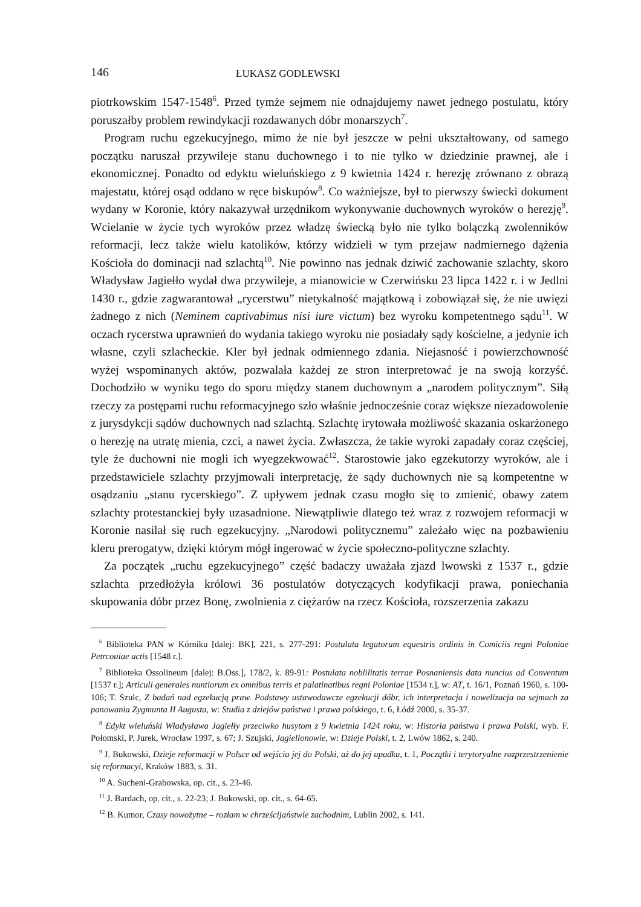146
ŁUKASZ GODLEWSKI
piotrkowskim 1547-1548<sup>6</sup>. Przed tymże sejmem nie odnajdujemy nawet jednego postulatu, który poruszałby problem rewindykacji rozdawanych dóbr monarszych<sup>7</sup>.
Program ruchu egzekucyjnego, mimo że nie był jeszcze w pełni ukształtowany, od samego początku naruszał przywileje stanu duchownego i to nie tylko w dziedzinie prawnej, ale i ekonomicznej. Ponadto od edyktu wieluńskiego z 9 kwietnia 1424 r. herezję zrównano z obrazą majestatu, której osąd oddano w ręce biskupów<sup>8</sup>. Co ważniejsze, był to pierwszy świecki dokument wydany w Koronie, który nakazywał urzędnikom wykonywanie duchownych wyroków o herezję<sup>9</sup>. Wcielanie w życie tych wyroków przez władzę świecką było nie tylko bolączką zwolenników reformacji, lecz także wielu katolików, którzy widzieli w tym przejaw nadmiernego dążenia Kościoła do dominacji nad szlachtą<sup>10</sup>. Nie powinno nas jednak dziwić zachowanie szlachty, skoro Władysław Jagiełło wydał dwa przywileje, a mianowicie w Czerwińsku 23 lipca 1422 r. i w Jedlni 1430 r., gdzie zagwarantował „rycerstwu” nietykalność majątkową i zobowiązał się, że nie uwięzi żadnego z nich (Neminem captivabimus nisi iure victum) bez wyroku kompetentnego sądu<sup>11</sup>. W oczach rycerstwa uprawnień do wydania takiego wyroku nie posiadały sądy kościelne, a jedynie ich własne, czyli szlacheckie. Kler był jednak odmiennego zdania. Niejasność i powierzchowność wyżej wspominanych aktów, pozwalała każdej ze stron interpretować je na swoją korzyść. Dochodziło w wyniku tego do sporu między stanem duchownym a „narodem politycznym”. Siłą rzeczy za postępami ruchu reformacyjnego szło właśnie jednocześnie coraz większe niezadowolenie z jurysdykcji sądów duchownych nad szlachtą. Szlachtę irytowała możliwość skazania oskarżonego o herezję na utratę mienia, czci, a nawet życia. Zwłaszcza, że takie wyroki zapadały coraz częściej, tyle że duchowni nie mogli ich wyegzekwować<sup>12</sup>. Starostowie jako egzekutorzy wyroków, ale i przedstawiciele szlachty przyjmowali interpretację, że sądy duchownych nie są kompetentne w osądzaniu „stanu rycerskiego”. Z upływem jednak czasu mogło się to zmienić, obawy zatem szlachty protestanckiej były uzasadnione. Niewątpliwie dlatego też wraz z rozwojem reformacji w Koronie nasilał się ruch egzekucyjny. „Narodowi politycznemu” zależało więc na pozbawieniu kleru prerogatyw, dzięki którym mógł ingerować w życie społeczno-polityczne szlachty.
Za początek „ruchu egzekucyjnego” część badaczy uważała zjazd lwowski z 1537 r., gdzie szlachta przedłożyła królowi 36 postulatów dotyczących kodyfikacji prawa, poniechania skupowania dóbr przez Bonę, zwolnienia z ciężarów na rzecz Kościoła, rozszerzenia zakazu
<sup>6</sup> Biblioteka PAN w Kórniku [dalej: BK], 221, s. 277-291: Postulata legatorum equestris ordinis in Comiciis regni Poloniae Petrcouiae actis [1548 r.].
<sup>7</sup> Biblioteka Ossolineum [dalej: B.Oss.], 178/2, k. 89-91: Postulata noblilitatis terrae Posnaniensis data nuncius ad Conventum [1537 r.]; Articuli generales nuntiorum ex omnibus terris et palatinatibus regni Poloniae [1534 r.], w: AT, t. 16/1, Poznań 1960, s. 100-106; T. Szulc, Z badań nad egzekucją praw. Podstawy ustawodawcze egzekucji dóbr, ich interpretacja i nowelizacja na sejmach za panowania Zygmunta II Augusta, w: Studia z dziejów państwa i prawa polskiego, t. 6, Łódź 2000, s. 35-37.
<sup>8</sup> Edykt wieluński Władysława Jagiełły przeciwko husytom z 9 kwietnia 1424 roku, w: Historia państwa i prawa Polski, wyb. F. Połomski, P. Jurek, Wrocław 1997, s. 67; J. Szujski, Jagiellonowie, w: Dzieje Polski, t. 2, Lwów 1862, s. 240.
<sup>9</sup> J. Bukowski, Dzieje reformacji w Polsce od wejścia jej do Polski, aż do jej upadku, t. 1, Początki i terytoryalne rozprzestrzenienie się reformacyi, Kraków 1883, s. 31.
<sup>10</sup> A. Sucheni-Grabowska, op. cit., s. 23-46.
<sup>11</sup> J. Bardach, op. cit., s. 22-23; J. Bukowski, op. cit., s. 64-65.
<sup>12</sup> B. Kumor, Czasy nowożytne – rozłam w chrześcijaństwie zachodnim, Lublin 2002, s. 141.